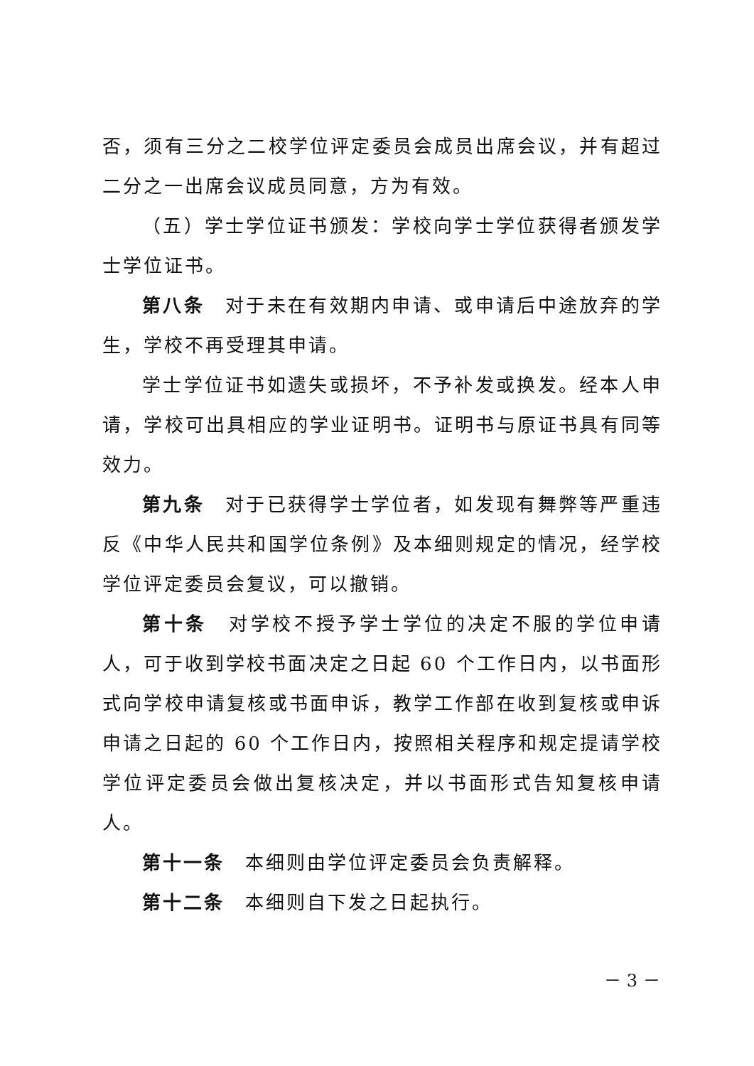否，须有三分之二校学位评定委员会成员出席会议，并有超过二分之一出席会议成员同意，方为有效。
（五）学士学位证书颁发：学校向学士学位获得者颁发学士学位证书。
第八条　对于未在有效期内申请、或申请后中途放弃的学生，学校不再受理其申请。
学士学位证书如遗失或损坏，不予补发或换发。经本人申请，学校可出具相应的学业证明书。证明书与原证书具有同等效力。
第九条　对于已获得学士学位者，如发现有舞弊等严重违反《中华人民共和国学位条例》及本细则规定的情况，经学校学位评定委员会复议，可以撤销。
第十条　对学校不授予学士学位的决定不服的学位申请人，可于收到学校书面决定之日起 60 个工作日内，以书面形式向学校申请复核或书面申诉，教学工作部在收到复核或申诉申请之日起的 60 个工作日内，按照相关程序和规定提请学校学位评定委员会做出复核决定，并以书面形式告知复核申请人。
第十一条　本细则由学位评定委员会负责解释。
第十二条　本细则自下发之日起执行。
－ 3 －